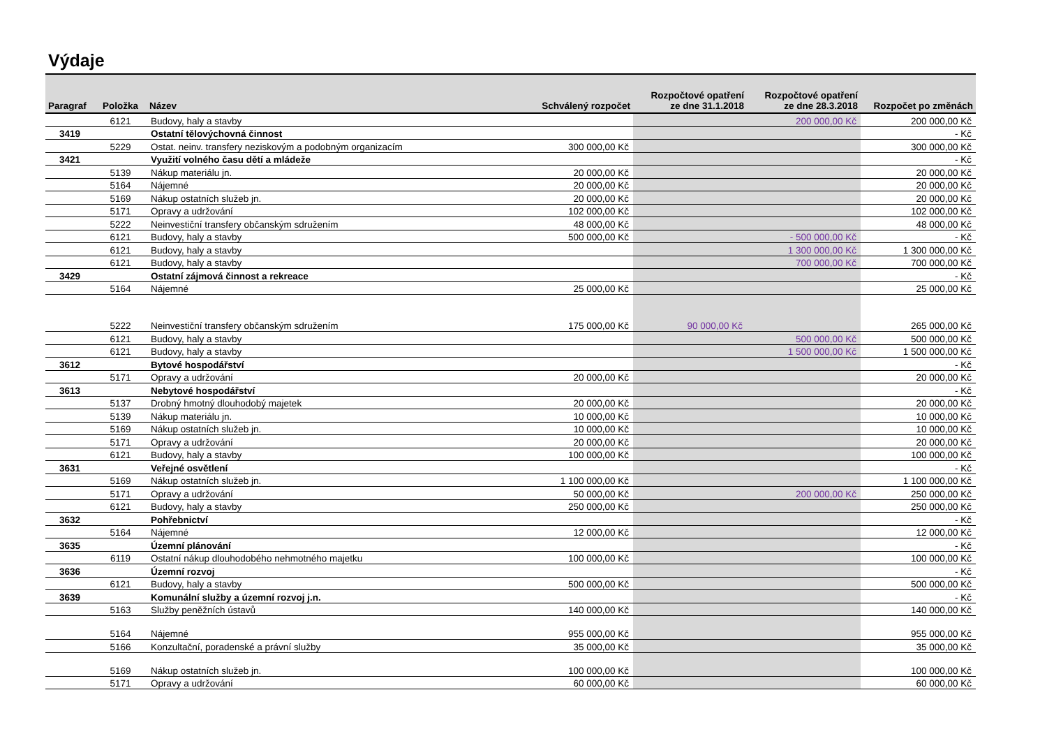Výdaje
| Paragraf | Položka | Název | Schválený rozpočet | Rozpočtové opatření ze dne 31.1.2018 | Rozpočtové opatření ze dne 28.3.2018 | Rozpočet po změnách |
| --- | --- | --- | --- | --- | --- | --- |
| | 6121 | Budovy, haly a stavby | | | 200 000,00 Kč | 200 000,00 Kč |
| 3419 | | Ostatní tělovýchovná činnost | | | | - Kč |
| | 5229 | Ostat. neinv. transfery neziskovým a podobným organizacím | 300 000,00 Kč | | | 300 000,00 Kč |
| 3421 | | Využití volného času dětí a mládeže | | | | - Kč |
| | 5139 | Nákup materiálu jn. | 20 000,00 Kč | | | 20 000,00 Kč |
| | 5164 | Nájemné | 20 000,00 Kč | | | 20 000,00 Kč |
| | 5169 | Nákup ostatních služeb jn. | 20 000,00 Kč | | | 20 000,00 Kč |
| | 5171 | Opravy a udržování | 102 000,00 Kč | | | 102 000,00 Kč |
| | 5222 | Neinvestiční transfery občanským sdružením | 48 000,00 Kč | | | 48 000,00 Kč |
| | 6121 | Budovy, haly a stavby | 500 000,00 Kč | | - 500 000,00 Kč | - Kč |
| | 6121 | Budovy, haly a stavby | | | 1 300 000,00 Kč | 1 300 000,00 Kč |
| | 6121 | Budovy, haly a stavby | | | 700 000,00 Kč | 700 000,00 Kč |
| 3429 | | Ostatní zájmová činnost a rekreace | | | | - Kč |
| | 5164 | Nájemné | 25 000,00 Kč | | | 25 000,00 Kč |
| | 5222 | Neinvestiční transfery občanským sdružením | 175 000,00 Kč | 90 000,00 Kč | | 265 000,00 Kč |
| | 6121 | Budovy, haly a stavby | | | 500 000,00 Kč | 500 000,00 Kč |
| | 6121 | Budovy, haly a stavby | | | 1 500 000,00 Kč | 1 500 000,00 Kč |
| 3612 | | Bytové hospodářství | | | | - Kč |
| | 5171 | Opravy a udržování | 20 000,00 Kč | | | 20 000,00 Kč |
| 3613 | | Nebytové hospodářství | | | | - Kč |
| | 5137 | Drobný hmotný dlouhodobý majetek | 20 000,00 Kč | | | 20 000,00 Kč |
| | 5139 | Nákup materiálu jn. | 10 000,00 Kč | | | 10 000,00 Kč |
| | 5169 | Nákup ostatních služeb jn. | 10 000,00 Kč | | | 10 000,00 Kč |
| | 5171 | Opravy a udržování | 20 000,00 Kč | | | 20 000,00 Kč |
| | 6121 | Budovy, haly a stavby | 100 000,00 Kč | | | 100 000,00 Kč |
| 3631 | | Veřejné osvětlení | | | | - Kč |
| | 5169 | Nákup ostatních služeb jn. | 1 100 000,00 Kč | | | 1 100 000,00 Kč |
| | 5171 | Opravy a udržování | 50 000,00 Kč | | 200 000,00 Kč | 250 000,00 Kč |
| | 6121 | Budovy, haly a stavby | 250 000,00 Kč | | | 250 000,00 Kč |
| 3632 | | Pohřebnictví | | | | - Kč |
| | 5164 | Nájemné | 12 000,00 Kč | | | 12 000,00 Kč |
| 3635 | | Územní plánování | | | | - Kč |
| | 6119 | Ostatní nákup dlouhodobého nehmotného majetku | 100 000,00 Kč | | | 100 000,00 Kč |
| 3636 | | Územní rozvoj | | | | - Kč |
| | 6121 | Budovy, haly a stavby | 500 000,00 Kč | | | 500 000,00 Kč |
| 3639 | | Komunální služby a územní rozvoj j.n. | | | | - Kč |
| | 5163 | Služby peněžních ústavů | 140 000,00 Kč | | | 140 000,00 Kč |
| | 5164 | Nájemné | 955 000,00 Kč | | | 955 000,00 Kč |
| | 5166 | Konzultační, poradenské a právní služby | 35 000,00 Kč | | | 35 000,00 Kč |
| | 5169 | Nákup ostatních služeb jn. | 100 000,00 Kč | | | 100 000,00 Kč |
| | 5171 | Opravy a udržování | 60 000,00 Kč | | | 60 000,00 Kč |